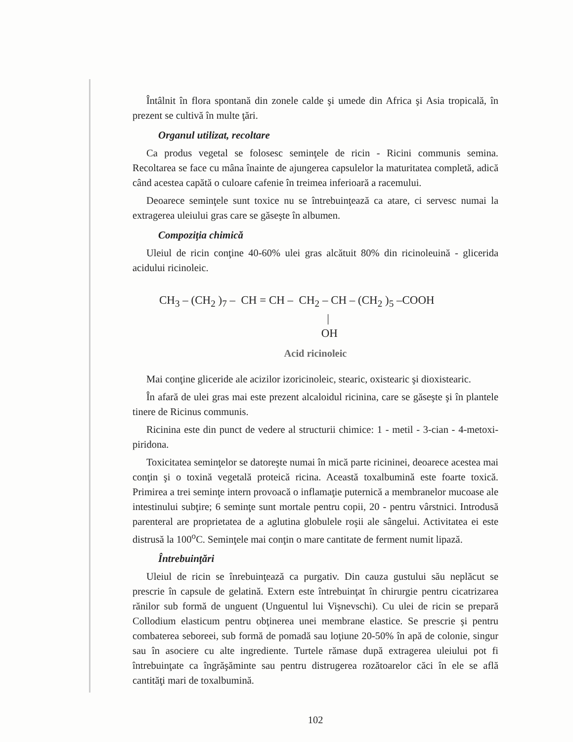Întâlnit în flora spontană din zonele calde şi umede din Africa şi Asia tropicală, în prezent se cultivă în multe ţări.
Organul utilizat, recoltare
Ca produs vegetal se folosesc seminţele de ricin - Ricini communis semina. Recoltarea se face cu mâna înainte de ajungerea capsulelor la maturitatea completă, adică când acestea capătă o culoare cafenie în treimea inferioară a racemului.
Deoarece seminţele sunt toxice nu se întrebuinţează ca atare, ci servesc numai la extragerea uleiului gras care se găseşte în albumen.
Compoziţia chimică
Uleiul de ricin conţine 40-60% ulei gras alcătuit 80% din ricinoleuină - glicerida acidului ricinoleic.
CH<sub>3</sub> – (CH<sub>2</sub> )<sub>7</sub> – CH = CH – CH<sub>2</sub> – CH – (CH<sub>2</sub> )<sub>5</sub> –COOH | OH
Acid ricinoleic
Mai conţine gliceride ale acizilor izoricinoleic, stearic, oxistearic şi dioxistearic.
În afară de ulei gras mai este prezent alcaloidul ricinina, care se găseşte şi în plantele tinere de Ricinus communis.
Ricinina este din punct de vedere al structurii chimice: 1 - metil - 3-cian - 4-metoxi-piridona.
Toxicitatea seminţelor se datoreşte numai în mică parte ricininei, deoarece acestea mai conţin şi o toxină vegetală proteică ricina. Această toxalbumină este foarte toxică. Primirea a trei seminţe intern provoacă o inflamaţie puternică a membranelor mucoase ale intestinului subţire; 6 seminţe sunt mortale pentru copii, 20 - pentru vârstnici. Introdusă parenteral are proprietatea de a aglutina globulele roşii ale sângelui. Activitatea ei este distrusă la 100<sup>o</sup>C. Seminţele mai conţin o mare cantitate de ferment numit lipază.
Întrebuinţări
Uleiul de ricin se înrebuinţează ca purgativ. Din cauza gustului său neplăcut se prescrie în capsule de gelatină. Extern este întrebuinţat în chirurgie pentru cicatrizarea rănilor sub formă de unguent (Unguentul lui Vişnevschi). Cu ulei de ricin se prepară Collodium elasticum pentru obţinerea unei membrane elastice. Se prescrie şi pentru combaterea seboreei, sub formă de pomadă sau loţiune 20-50% în apă de colonie, singur sau în asociere cu alte ingrediente. Turtele rămase după extragerea uleiului pot fi întrebuinţate ca îngrăşăminte sau pentru distrugerea rozătoarelor căci în ele se află cantităţi mari de toxalbumină.
102